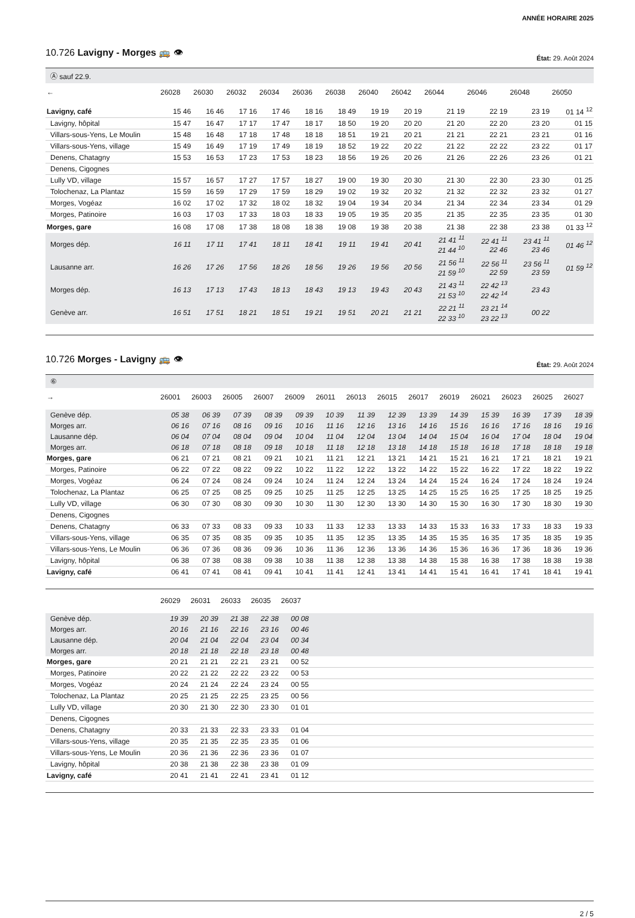ANNÉE HORAIRE 2025
10.726 Lavigny - Morges 🚌 👁 État: 29. Août 2024
Ⓐ sauf 22.9.
| ← | 26028 | 26030 | 26032 | 26034 | 26036 | 26038 | 26040 | 26042 | 26044 | 26046 | 26048 | 26050 |
| --- | --- | --- | --- | --- | --- | --- | --- | --- | --- | --- | --- | --- |
| Lavigny, café | 15 46 | 16 46 | 17 16 | 17 46 | 18 16 | 18 49 | 19 19 | 20 19 | 21 19 | 22 19 | 23 19 | 01 14 <sup>12</sup> |
| Lavigny, hôpital | 15 47 | 16 47 | 17 17 | 17 47 | 18 17 | 18 50 | 19 20 | 20 20 | 21 20 | 22 20 | 23 20 | 01 15 |
| Villars-sous-Yens, Le Moulin | 15 48 | 16 48 | 17 18 | 17 48 | 18 18 | 18 51 | 19 21 | 20 21 | 21 21 | 22 21 | 23 21 | 01 16 |
| Villars-sous-Yens, village | 15 49 | 16 49 | 17 19 | 17 49 | 18 19 | 18 52 | 19 22 | 20 22 | 21 22 | 22 22 | 23 22 | 01 17 |
| Denens, Chatagny | 15 53 | 16 53 | 17 23 | 17 53 | 18 23 | 18 56 | 19 26 | 20 26 | 21 26 | 22 26 | 23 26 | 01 21 |
| Denens, Cigognes | | | | | | | | | | | | |
| Lully VD, village | 15 57 | 16 57 | 17 27 | 17 57 | 18 27 | 19 00 | 19 30 | 20 30 | 21 30 | 22 30 | 23 30 | 01 25 |
| Tolochenaz, La Plantaz | 15 59 | 16 59 | 17 29 | 17 59 | 18 29 | 19 02 | 19 32 | 20 32 | 21 32 | 22 32 | 23 32 | 01 27 |
| Morges, Vogéaz | 16 02 | 17 02 | 17 32 | 18 02 | 18 32 | 19 04 | 19 34 | 20 34 | 21 34 | 22 34 | 23 34 | 01 29 |
| Morges, Patinoire | 16 03 | 17 03 | 17 33 | 18 03 | 18 33 | 19 05 | 19 35 | 20 35 | 21 35 | 22 35 | 23 35 | 01 30 |
| Morges, gare | 16 08 | 17 08 | 17 38 | 18 08 | 18 38 | 19 08 | 19 38 | 20 38 | 21 38 | 22 38 | 23 38 | 01 33 <sup>12</sup> |
| Morges dép. | 16 11 | 17 11 | 17 41 | 18 11 | 18 41 | 19 11 | 19 41 | 20 41 | 21 41 <sup>11</sup> 21 44 <sup>10</sup> | 22 41 <sup>11</sup> 22 46 | 23 41 <sup>11</sup> 23 46 | 01 46 <sup>12</sup> |
| Lausanne arr. | 16 26 | 17 26 | 17 56 | 18 26 | 18 56 | 19 26 | 19 56 | 20 56 | 21 56 <sup>11</sup> 21 59 <sup>10</sup> | 22 56 <sup>11</sup> 22 59 | 23 56 <sup>11</sup> 23 59 | 01 59 <sup>12</sup> |
| Morges dép. | 16 13 | 17 13 | 17 43 | 18 13 | 18 43 | 19 13 | 19 43 | 20 43 | 21 43 <sup>11</sup> 21 53 <sup>10</sup> | 22 42 <sup>13</sup> 22 42 <sup>14</sup> | 23 43 | |
| Genève arr. | 16 51 | 17 51 | 18 21 | 18 51 | 19 21 | 19 51 | 20 21 | 21 21 | 22 21 <sup>11</sup> 22 33 <sup>10</sup> | 23 21 <sup>14</sup> 23 22 <sup>13</sup> | 00 22 | |
10.726 Morges - Lavigny 🚌 👁 État: 29. Août 2024
⑥
| → | 26001 | 26003 | 26005 | 26007 | 26009 | 26011 | 26013 | 26015 | 26017 | 26019 | 26021 | 26023 | 26025 | 26027 |
| --- | --- | --- | --- | --- | --- | --- | --- | --- | --- | --- | --- | --- | --- | --- |
| Genève dép. | 05 38 | 06 39 | 07 39 | 08 39 | 09 39 | 10 39 | 11 39 | 12 39 | 13 39 | 14 39 | 15 39 | 16 39 | 17 39 | 18 39 |
| Morges arr. | 06 16 | 07 16 | 08 16 | 09 16 | 10 16 | 11 16 | 12 16 | 13 16 | 14 16 | 15 16 | 16 16 | 17 16 | 18 16 | 19 16 |
| Lausanne dép. | 06 04 | 07 04 | 08 04 | 09 04 | 10 04 | 11 04 | 12 04 | 13 04 | 14 04 | 15 04 | 16 04 | 17 04 | 18 04 | 19 04 |
| Morges arr. | 06 18 | 07 18 | 08 18 | 09 18 | 10 18 | 11 18 | 12 18 | 13 18 | 14 18 | 15 18 | 16 18 | 17 18 | 18 18 | 19 18 |
| Morges, gare | 06 21 | 07 21 | 08 21 | 09 21 | 10 21 | 11 21 | 12 21 | 13 21 | 14 21 | 15 21 | 16 21 | 17 21 | 18 21 | 19 21 |
| Morges, Patinoire | 06 22 | 07 22 | 08 22 | 09 22 | 10 22 | 11 22 | 12 22 | 13 22 | 14 22 | 15 22 | 16 22 | 17 22 | 18 22 | 19 22 |
| Morges, Vogéaz | 06 24 | 07 24 | 08 24 | 09 24 | 10 24 | 11 24 | 12 24 | 13 24 | 14 24 | 15 24 | 16 24 | 17 24 | 18 24 | 19 24 |
| Tolochenaz, La Plantaz | 06 25 | 07 25 | 08 25 | 09 25 | 10 25 | 11 25 | 12 25 | 13 25 | 14 25 | 15 25 | 16 25 | 17 25 | 18 25 | 19 25 |
| Lully VD, village | 06 30 | 07 30 | 08 30 | 09 30 | 10 30 | 11 30 | 12 30 | 13 30 | 14 30 | 15 30 | 16 30 | 17 30 | 18 30 | 19 30 |
| Denens, Cigognes | | | | | | | | | | | | | | |
| Denens, Chatagny | 06 33 | 07 33 | 08 33 | 09 33 | 10 33 | 11 33 | 12 33 | 13 33 | 14 33 | 15 33 | 16 33 | 17 33 | 18 33 | 19 33 |
| Villars-sous-Yens, village | 06 35 | 07 35 | 08 35 | 09 35 | 10 35 | 11 35 | 12 35 | 13 35 | 14 35 | 15 35 | 16 35 | 17 35 | 18 35 | 19 35 |
| Villars-sous-Yens, Le Moulin | 06 36 | 07 36 | 08 36 | 09 36 | 10 36 | 11 36 | 12 36 | 13 36 | 14 36 | 15 36 | 16 36 | 17 36 | 18 36 | 19 36 |
| Lavigny, hôpital | 06 38 | 07 38 | 08 38 | 09 38 | 10 38 | 11 38 | 12 38 | 13 38 | 14 38 | 15 38 | 16 38 | 17 38 | 18 38 | 19 38 |
| Lavigny, café | 06 41 | 07 41 | 08 41 | 09 41 | 10 41 | 11 41 | 12 41 | 13 41 | 14 41 | 15 41 | 16 41 | 17 41 | 18 41 | 19 41 |
| | 26029 | 26031 | 26033 | 26035 | 26037 | |
| --- | --- | --- | --- | --- | --- | --- |
| Genève dép. | 19 39 | 20 39 | 21 38 | 22 38 | 00 08 | |
| Morges arr. | 20 16 | 21 16 | 22 16 | 23 16 | 00 46 | |
| Lausanne dép. | 20 04 | 21 04 | 22 04 | 23 04 | 00 34 | |
| Morges arr. | 20 18 | 21 18 | 22 18 | 23 18 | 00 48 | |
| Morges, gare | 20 21 | 21 21 | 22 21 | 23 21 | 00 52 | |
| Morges, Patinoire | 20 22 | 21 22 | 22 22 | 23 22 | 00 53 | |
| Morges, Vogéaz | 20 24 | 21 24 | 22 24 | 23 24 | 00 55 | |
| Tolochenaz, La Plantaz | 20 25 | 21 25 | 22 25 | 23 25 | 00 56 | |
| Lully VD, village | 20 30 | 21 30 | 22 30 | 23 30 | 01 01 | |
| Denens, Cigognes | | | | | | |
| Denens, Chatagny | 20 33 | 21 33 | 22 33 | 23 33 | 01 04 | |
| Villars-sous-Yens, village | 20 35 | 21 35 | 22 35 | 23 35 | 01 06 | |
| Villars-sous-Yens, Le Moulin | 20 36 | 21 36 | 22 36 | 23 36 | 01 07 | |
| Lavigny, hôpital | 20 38 | 21 38 | 22 38 | 23 38 | 01 09 | |
| Lavigny, café | 20 41 | 21 41 | 22 41 | 23 41 | 01 12 | |
2 / 5